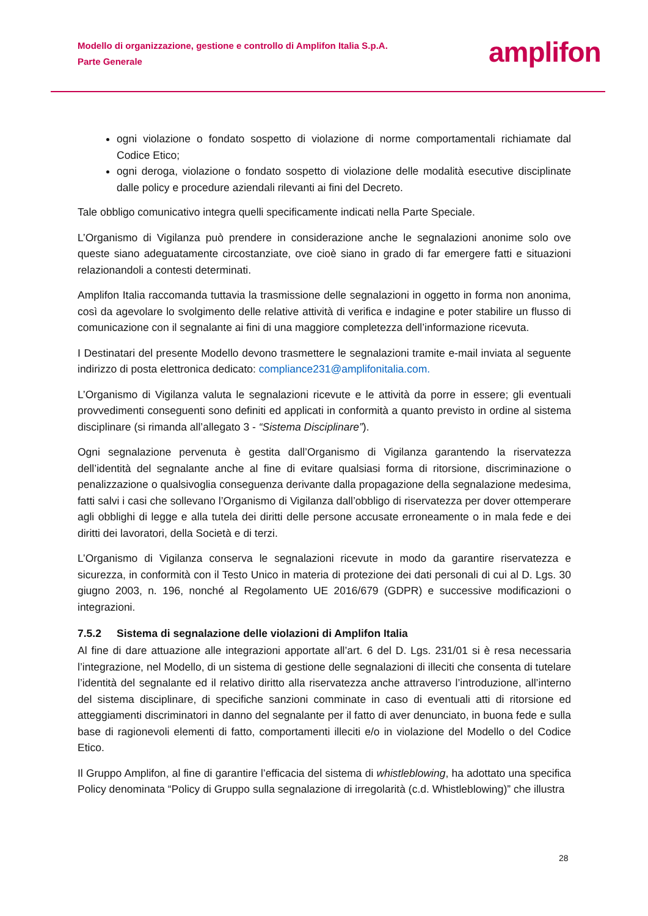Modello di organizzazione, gestione e controllo di Amplifon Italia S.p.A.
Parte Generale
amplifon
ogni violazione o fondato sospetto di violazione di norme comportamentali richiamate dal Codice Etico;
ogni deroga, violazione o fondato sospetto di violazione delle modalità esecutive disciplinate dalle policy e procedure aziendali rilevanti ai fini del Decreto.
Tale obbligo comunicativo integra quelli specificamente indicati nella Parte Speciale.
L’Organismo di Vigilanza può prendere in considerazione anche le segnalazioni anonime solo ove queste siano adeguatamente circostanziate, ove cioè siano in grado di far emergere fatti e situazioni relazionandoli a contesti determinati.
Amplifon Italia raccomanda tuttavia la trasmissione delle segnalazioni in oggetto in forma non anonima, così da agevolare lo svolgimento delle relative attività di verifica e indagine e poter stabilire un flusso di comunicazione con il segnalante ai fini di una maggiore completezza dell’informazione ricevuta.
I Destinatari del presente Modello devono trasmettere le segnalazioni tramite e-mail inviata al seguente indirizzo di posta elettronica dedicato: compliance231@amplifonitalia.com.
L’Organismo di Vigilanza valuta le segnalazioni ricevute e le attività da porre in essere; gli eventuali provvedimenti conseguenti sono definiti ed applicati in conformità a quanto previsto in ordine al sistema disciplinare (si rimanda all’allegato 3 - “Sistema Disciplinare”).
Ogni segnalazione pervenuta è gestita dall’Organismo di Vigilanza garantendo la riservatezza dell’identità del segnalante anche al fine di evitare qualsiasi forma di ritorsione, discriminazione o penalizzazione o qualsivoglia conseguenza derivante dalla propagazione della segnalazione medesima, fatti salvi i casi che sollevano l’Organismo di Vigilanza dall’obbligo di riservatezza per dover ottemperare agli obblighi di legge e alla tutela dei diritti delle persone accusate erroneamente o in mala fede e dei diritti dei lavoratori, della Società e di terzi.
L’Organismo di Vigilanza conserva le segnalazioni ricevute in modo da garantire riservatezza e sicurezza, in conformità con il Testo Unico in materia di protezione dei dati personali di cui al D. Lgs. 30 giugno 2003, n. 196, nonché al Regolamento UE 2016/679 (GDPR) e successive modificazioni o integrazioni.
7.5.2 Sistema di segnalazione delle violazioni di Amplifon Italia
Al fine di dare attuazione alle integrazioni apportate all’art. 6 del D. Lgs. 231/01 si è resa necessaria l’integrazione, nel Modello, di un sistema di gestione delle segnalazioni di illeciti che consenta di tutelare l’identità del segnalante ed il relativo diritto alla riservatezza anche attraverso l’introduzione, all’interno del sistema disciplinare, di specifiche sanzioni comminate in caso di eventuali atti di ritorsione ed atteggiamenti discriminatori in danno del segnalante per il fatto di aver denunciato, in buona fede e sulla base di ragionevoli elementi di fatto, comportamenti illeciti e/o in violazione del Modello o del Codice Etico.
Il Gruppo Amplifon, al fine di garantire l’efficacia del sistema di whistleblowing, ha adottato una specifica Policy denominata “Policy di Gruppo sulla segnalazione di irregolarità (c.d. Whistleblowing)” che illustra
28